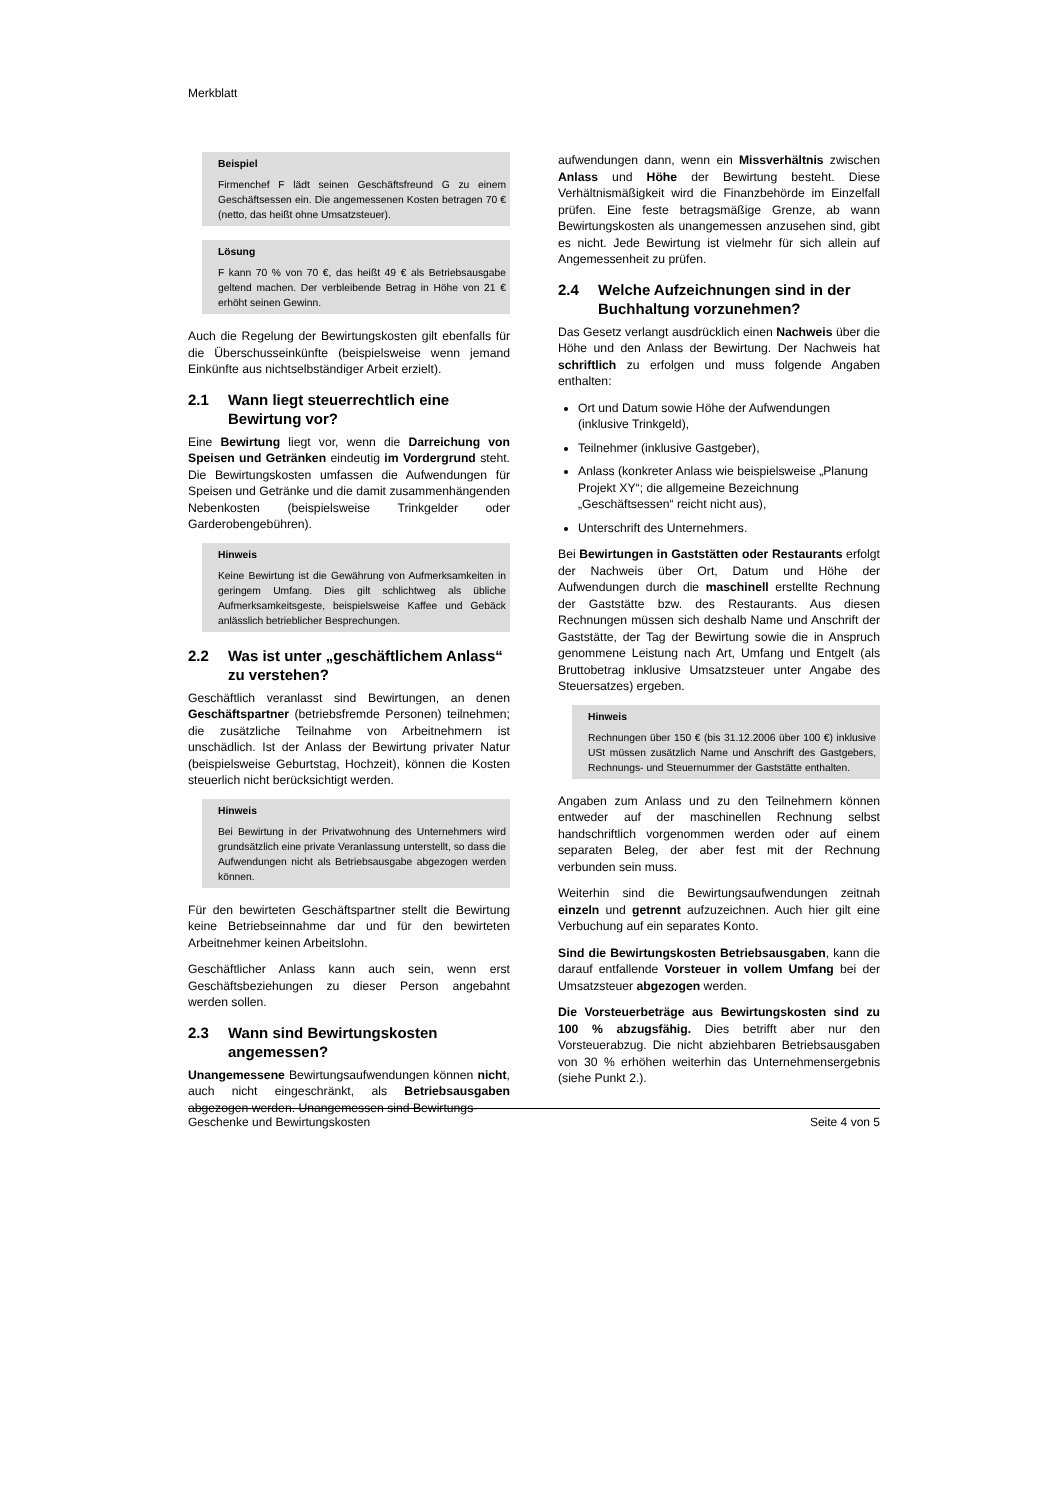Merkblatt
Beispiel
Firmenchef F lädt seinen Geschäftsfreund G zu einem Geschäftsessen ein. Die angemessenen Kosten betragen 70 € (netto, das heißt ohne Umsatzsteuer).
Lösung
F kann 70 % von 70 €, das heißt 49 € als Betriebsausgabe geltend machen. Der verbleibende Betrag in Höhe von 21 € erhöht seinen Gewinn.
Auch die Regelung der Bewirtungskosten gilt ebenfalls für die Überschusseinkünfte (beispielsweise wenn jemand Einkünfte aus nichtselbständiger Arbeit erzielt).
2.1 Wann liegt steuerrechtlich eine Bewirtung vor?
Eine Bewirtung liegt vor, wenn die Darreichung von Speisen und Getränken eindeutig im Vordergrund steht. Die Bewirtungskosten umfassen die Aufwendungen für Speisen und Getränke und die damit zusammenhängenden Nebenkosten (beispielsweise Trinkgelder oder Garderobengebühren).
Hinweis
Keine Bewirtung ist die Gewährung von Aufmerksamkeiten in geringem Umfang. Dies gilt schlichtweg als übliche Aufmerksamkeitsgeste, beispielsweise Kaffee und Gebäck anlässlich betrieblicher Besprechungen.
2.2 Was ist unter „geschäftlichem Anlass“ zu verstehen?
Geschäftlich veranlasst sind Bewirtungen, an denen Geschäftspartner (betriebsfremde Personen) teilnehmen; die zusätzliche Teilnahme von Arbeitnehmern ist unschädlich. Ist der Anlass der Bewirtung privater Natur (beispielsweise Geburtstag, Hochzeit), können die Kosten steuerlich nicht berücksichtigt werden.
Hinweis
Bei Bewirtung in der Privatwohnung des Unternehmers wird grundsätzlich eine private Veranlassung unterstellt, so dass die Aufwendungen nicht als Betriebsausgabe abgezogen werden können.
Für den bewirteten Geschäftspartner stellt die Bewirtung keine Betriebseinnahme dar und für den bewirteten Arbeitnehmer keinen Arbeitslohn.
Geschäftlicher Anlass kann auch sein, wenn erst Geschäftsbeziehungen zu dieser Person angebahnt werden sollen.
2.3 Wann sind Bewirtungskosten angemessen?
Unangemessene Bewirtungsaufwendungen können nicht, auch nicht eingeschränkt, als Betriebsausgaben abgezogen werden. Unangemessen sind Bewirtungs-
aufwendungen dann, wenn ein Missverhältnis zwischen Anlass und Höhe der Bewirtung besteht. Diese Verhältnismäßigkeit wird die Finanzbehörde im Einzelfall prüfen. Eine feste betragsmäßige Grenze, ab wann Bewirtungskosten als unangemessen anzusehen sind, gibt es nicht. Jede Bewirtung ist vielmehr für sich allein auf Angemessenheit zu prüfen.
2.4 Welche Aufzeichnungen sind in der Buchhaltung vorzunehmen?
Das Gesetz verlangt ausdrücklich einen Nachweis über die Höhe und den Anlass der Bewirtung. Der Nachweis hat schriftlich zu erfolgen und muss folgende Angaben enthalten:
Ort und Datum sowie Höhe der Aufwendungen (inklusive Trinkgeld),
Teilnehmer (inklusive Gastgeber),
Anlass (konkreter Anlass wie beispielsweise „Planung Projekt XY“; die allgemeine Bezeichnung „Geschäftsessen“ reicht nicht aus),
Unterschrift des Unternehmers.
Bei Bewirtungen in Gaststätten oder Restaurants erfolgt der Nachweis über Ort, Datum und Höhe der Aufwendungen durch die maschinell erstellte Rechnung der Gaststätte bzw. des Restaurants. Aus diesen Rechnungen müssen sich deshalb Name und Anschrift der Gaststätte, der Tag der Bewirtung sowie die in Anspruch genommene Leistung nach Art, Umfang und Entgelt (als Bruttobetrag inklusive Umsatzsteuer unter Angabe des Steuersatzes) ergeben.
Hinweis
Rechnungen über 150 € (bis 31.12.2006 über 100 €) inklusive USt müssen zusätzlich Name und Anschrift des Gastgebers, Rechnungs- und Steuernummer der Gaststätte enthalten.
Angaben zum Anlass und zu den Teilnehmern können entweder auf der maschinellen Rechnung selbst handschriftlich vorgenommen werden oder auf einem separaten Beleg, der aber fest mit der Rechnung verbunden sein muss.
Weiterhin sind die Bewirtungsaufwendungen zeitnah einzeln und getrennt aufzuzeichnen. Auch hier gilt eine Verbuchung auf ein separates Konto.
Sind die Bewirtungskosten Betriebsausgaben, kann die darauf entfallende Vorsteuer in vollem Umfang bei der Umsatzsteuer abgezogen werden.
Die Vorsteuerbeträge aus Bewirtungskosten sind zu 100 % abzugsfähig. Dies betrifft aber nur den Vorsteuerabzug. Die nicht abziehbaren Betriebsausgaben von 30 % erhöhen weiterhin das Unternehmensergebnis (siehe Punkt 2.).
Geschenke und Bewirtungskosten Seite 4 von 5